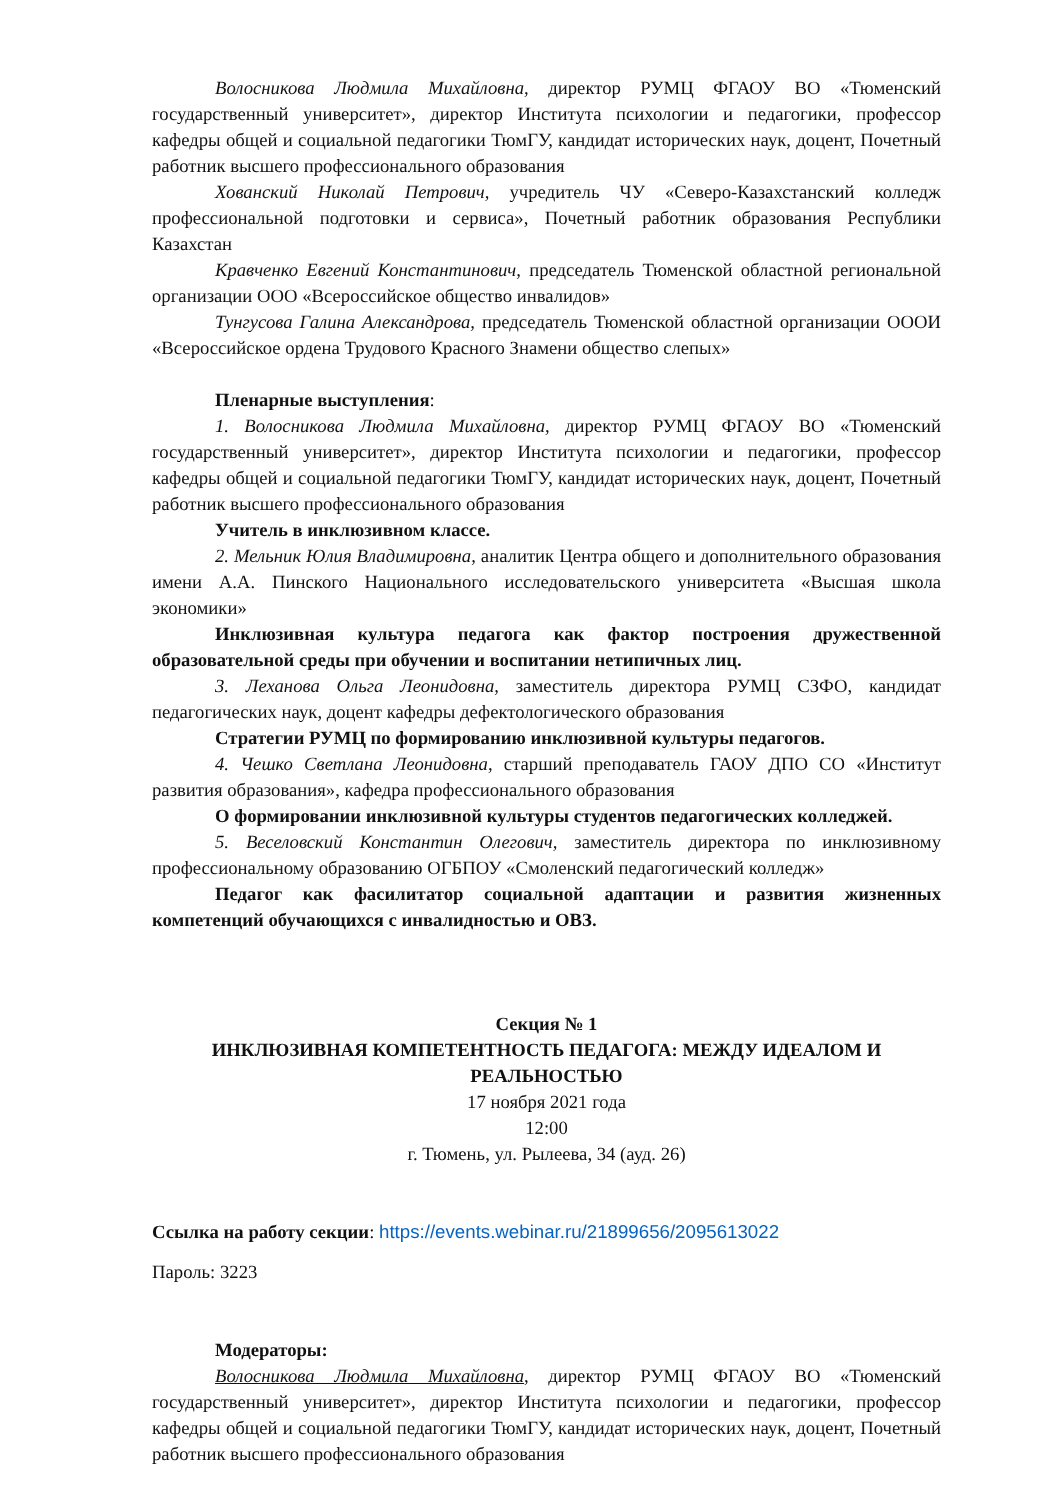Волосникова Людмила Михайловна, директор РУМЦ ФГАОУ ВО «Тюменский государственный университет», директор Института психологии и педагогики, профессор кафедры общей и социальной педагогики ТюмГУ, кандидат исторических наук, доцент, Почетный работник высшего профессионального образования
Хованский Николай Петрович, учредитель ЧУ «Северо-Казахстанский колледж профессиональной подготовки и сервиса», Почетный работник образования Республики Казахстан
Кравченко Евгений Константинович, председатель Тюменской областной региональной организации ООО «Всероссийское общество инвалидов»
Тунгусова Галина Александрова, председатель Тюменской областной организации ОООИ «Всероссийское ордена Трудового Красного Знамени общество слепых»
Пленарные выступления:
1. Волосникова Людмила Михайловна, директор РУМЦ ФГАОУ ВО «Тюменский государственный университет», директор Института психологии и педагогики, профессор кафедры общей и социальной педагогики ТюмГУ, кандидат исторических наук, доцент, Почетный работник высшего профессионального образования
Учитель в инклюзивном классе.
2. Мельник Юлия Владимировна, аналитик Центра общего и дополнительного образования имени А.А. Пинского Национального исследовательского университета «Высшая школа экономики»
Инклюзивная культура педагога как фактор построения дружественной образовательной среды при обучении и воспитании нетипичных лиц.
3. Леханова Ольга Леонидовна, заместитель директора РУМЦ СЗФО, кандидат педагогических наук, доцент кафедры дефектологического образования
Стратегии РУМЦ по формированию инклюзивной культуры педагогов.
4. Чешко Светлана Леонидовна, старший преподаватель ГАОУ ДПО СО «Институт развития образования», кафедра профессионального образования
О формировании инклюзивной культуры студентов педагогических колледжей.
5. Веселовский Константин Олегович, заместитель директора по инклюзивному профессиональному образованию ОГБПОУ «Смоленский педагогический колледж»
Педагог как фасилитатор социальной адаптации и развития жизненных компетенций обучающихся с инвалидностью и ОВЗ.
Секция № 1
ИНКЛЮЗИВНАЯ КОМПЕТЕНТНОСТЬ ПЕДАГОГА: МЕЖДУ ИДЕАЛОМ И РЕАЛЬНОСТЬЮ
17 ноября 2021 года
12:00
г. Тюмень, ул. Рылеева, 34 (ауд. 26)
Ссылка на работу секции: https://events.webinar.ru/21899656/2095613022
Пароль: 3223
Модераторы:
Волосникова Людмила Михайловна, директор РУМЦ ФГАОУ ВО «Тюменский государственный университет», директор Института психологии и педагогики, профессор кафедры общей и социальной педагогики ТюмГУ, кандидат исторических наук, доцент, Почетный работник высшего профессионального образования